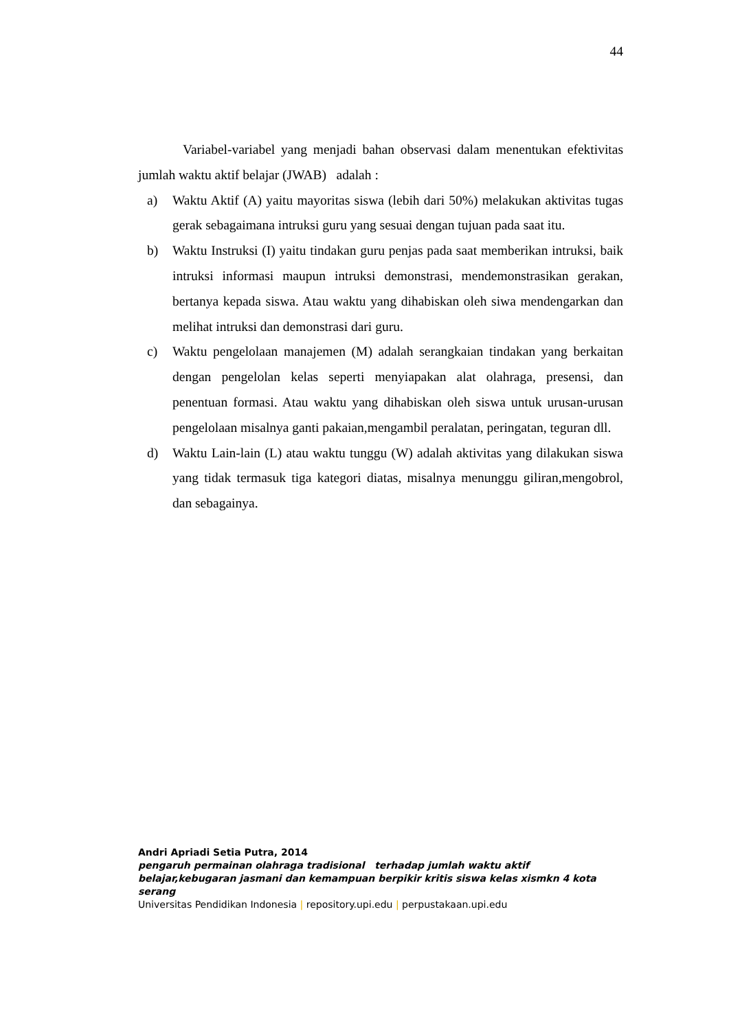44
Variabel-variabel yang menjadi bahan observasi dalam menentukan efektivitas jumlah waktu aktif belajar (JWAB) adalah :
a) Waktu Aktif (A) yaitu mayoritas siswa (lebih dari 50%) melakukan aktivitas tugas gerak sebagaimana intruksi guru yang sesuai dengan tujuan pada saat itu.
b) Waktu Instruksi (I) yaitu tindakan guru penjas pada saat memberikan intruksi, baik intruksi informasi maupun intruksi demonstrasi, mendemonstrasikan gerakan, bertanya kepada siswa. Atau waktu yang dihabiskan oleh siwa mendengarkan dan melihat intruksi dan demonstrasi dari guru.
c) Waktu pengelolaan manajemen (M) adalah serangkaian tindakan yang berkaitan dengan pengelolan kelas seperti menyiapakan alat olahraga, presensi, dan penentuan formasi. Atau waktu yang dihabiskan oleh siswa untuk urusan-urusan pengelolaan misalnya ganti pakaian,mengambil peralatan, peringatan, teguran dll.
d) Waktu Lain-lain (L) atau waktu tunggu (W) adalah aktivitas yang dilakukan siswa yang tidak termasuk tiga kategori diatas, misalnya menunggu giliran,mengobrol, dan sebagainya.
Andri Apriadi Setia Putra, 2014
pengaruh permainan olahraga tradisional terhadap jumlah waktu aktif belajar,kebugaran jasmani dan kemampuan berpikir kritis siswa kelas xismkn 4 kota serang
Universitas Pendidikan Indonesia | repository.upi.edu | perpustakaan.upi.edu